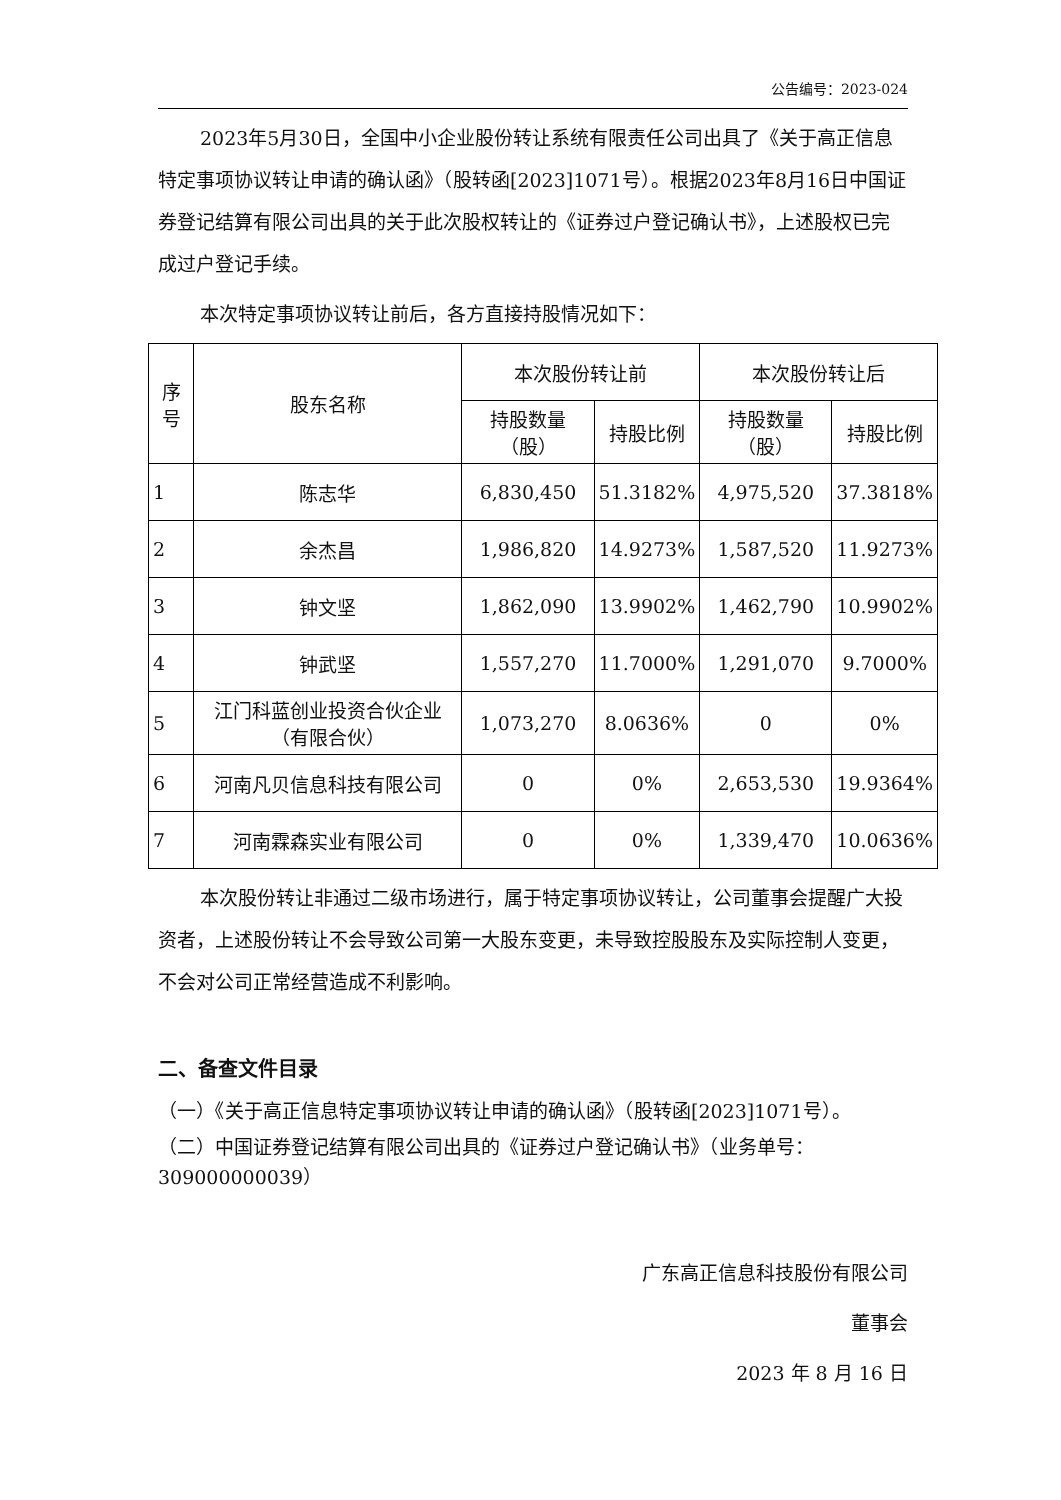公告编号：2023-024
2023年5月30日，全国中小企业股份转让系统有限责任公司出具了《关于高正信息特定事项协议转让申请的确认函》（股转函[2023]1071号）。根据2023年8月16日中国证券登记结算有限公司出具的关于此次股权转让的《证券过户登记确认书》，上述股权已完成过户登记手续。
本次特定事项协议转让前后，各方直接持股情况如下：
| 序号 | 股东名称 | 本次股份转让前 | | 本次股份转让后 | |
| --- | --- | --- | --- | --- | --- |
| | | 持股数量（股） | 持股比例 | 持股数量（股） | 持股比例 |
| 1 | 陈志华 | 6,830,450 | 51.3182% | 4,975,520 | 37.3818% |
| 2 | 余杰昌 | 1,986,820 | 14.9273% | 1,587,520 | 11.9273% |
| 3 | 钟文坚 | 1,862,090 | 13.9902% | 1,462,790 | 10.9902% |
| 4 | 钟武坚 | 1,557,270 | 11.7000% | 1,291,070 | 9.7000% |
| 5 | 江门科蓝创业投资合伙企业（有限合伙） | 1,073,270 | 8.0636% | 0 | 0% |
| 6 | 河南凡贝信息科技有限公司 | 0 | 0% | 2,653,530 | 19.9364% |
| 7 | 河南霖森实业有限公司 | 0 | 0% | 1,339,470 | 10.0636% |
本次股份转让非通过二级市场进行，属于特定事项协议转让，公司董事会提醒广大投资者，上述股份转让不会导致公司第一大股东变更，未导致控股股东及实际控制人变更，不会对公司正常经营造成不利影响。
二、备查文件目录
（一）《关于高正信息特定事项协议转让申请的确认函》（股转函[2023]1071号）。
（二）中国证券登记结算有限公司出具的《证券过户登记确认书》（业务单号：309000000039）
广东高正信息科技股份有限公司
董事会
2023 年 8 月 16 日